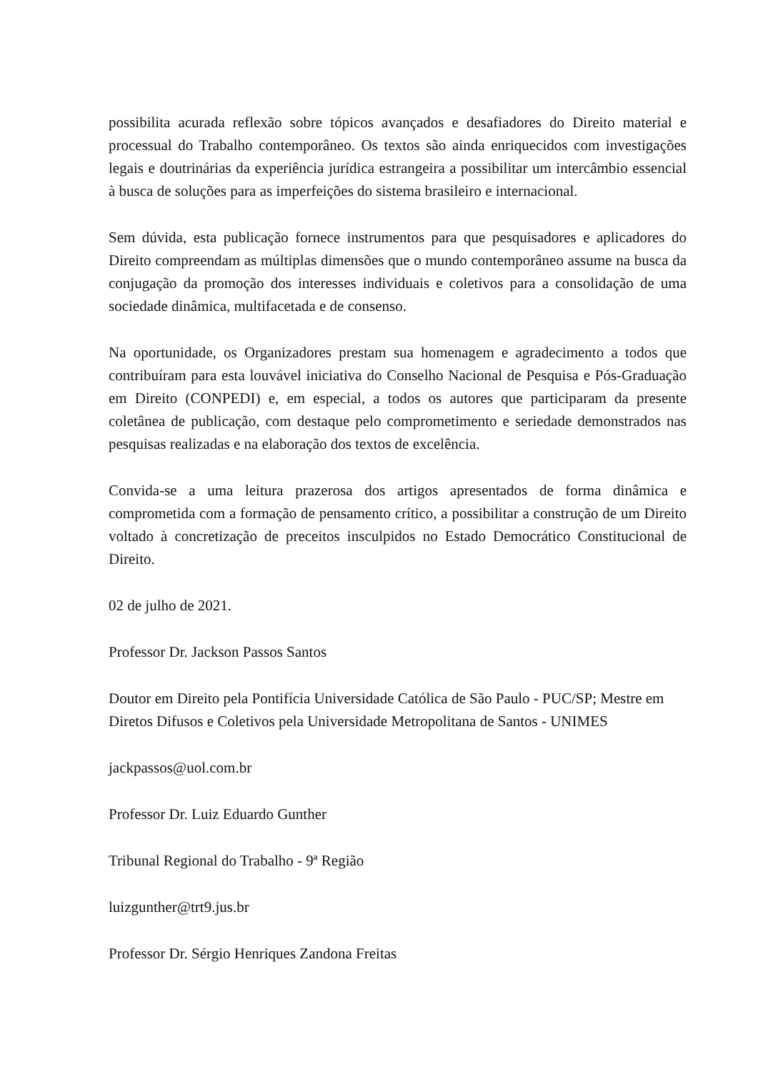possibilita acurada reflexão sobre tópicos avançados e desafiadores do Direito material e processual do Trabalho contemporâneo. Os textos são ainda enriquecidos com investigações legais e doutrinárias da experiência jurídica estrangeira a possibilitar um intercâmbio essencial à busca de soluções para as imperfeições do sistema brasileiro e internacional.
Sem dúvida, esta publicação fornece instrumentos para que pesquisadores e aplicadores do Direito compreendam as múltiplas dimensões que o mundo contemporâneo assume na busca da conjugação da promoção dos interesses individuais e coletivos para a consolidação de uma sociedade dinâmica, multifacetada e de consenso.
Na oportunidade, os Organizadores prestam sua homenagem e agradecimento a todos que contribuíram para esta louvável iniciativa do Conselho Nacional de Pesquisa e Pós-Graduação em Direito (CONPEDI) e, em especial, a todos os autores que participaram da presente coletânea de publicação, com destaque pelo comprometimento e seriedade demonstrados nas pesquisas realizadas e na elaboração dos textos de excelência.
Convida-se a uma leitura prazerosa dos artigos apresentados de forma dinâmica e comprometida com a formação de pensamento crítico, a possibilitar a construção de um Direito voltado à concretização de preceitos insculpidos no Estado Democrático Constitucional de Direito.
02 de julho de 2021.
Professor Dr. Jackson Passos Santos
Doutor em Direito pela Pontifícia Universidade Católica de São Paulo - PUC/SP; Mestre em Diretos Difusos e Coletivos pela Universidade Metropolitana de Santos - UNIMES
jackpassos@uol.com.br
Professor Dr. Luiz Eduardo Gunther
Tribunal Regional do Trabalho - 9ª Região
luizgunther@trt9.jus.br
Professor Dr. Sérgio Henriques Zandona Freitas